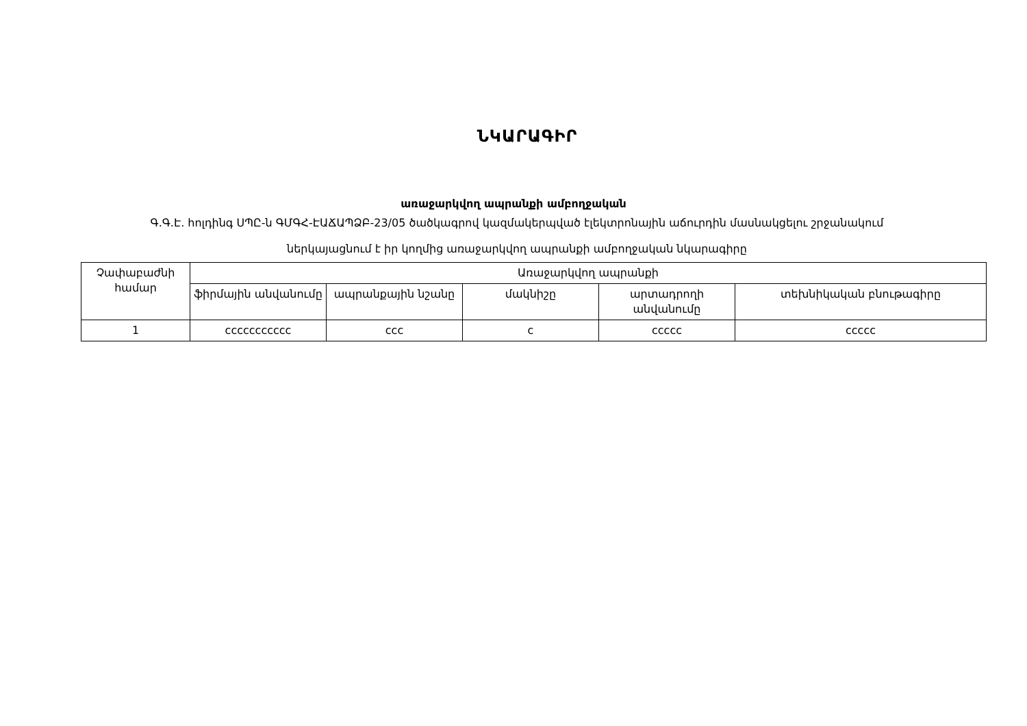ՆԿԱՐԱԳԻՐ
առաջարկվող ապրանքի ամբողջական
Գ.Գ.Է. հոլդինգ ՍՊԸ-ն ԳՄԳՀ-ԷԱՃԱՊՁԲ-23/05 ծածկագրով կազմակերպված էլեկտրոնային աճուրդին մասնակցելու շրջանակում
ներկայացնում է իր կողմից առաջարկվող ապրանքի ամբողջական նկարագիրը
| Չափաբաժնի համար | Առաջարկվող ապրանքի | | | | |
| --- | --- | --- | --- | --- | --- |
| | ֆիրմային անվանումը | ապրանքային նշանը | մակնիշը | արտադրողի անվանումը | տեխնիկական բնութագիրը |
| 1 | ccccccccccc | ccc | c | ccccc | ccccc |